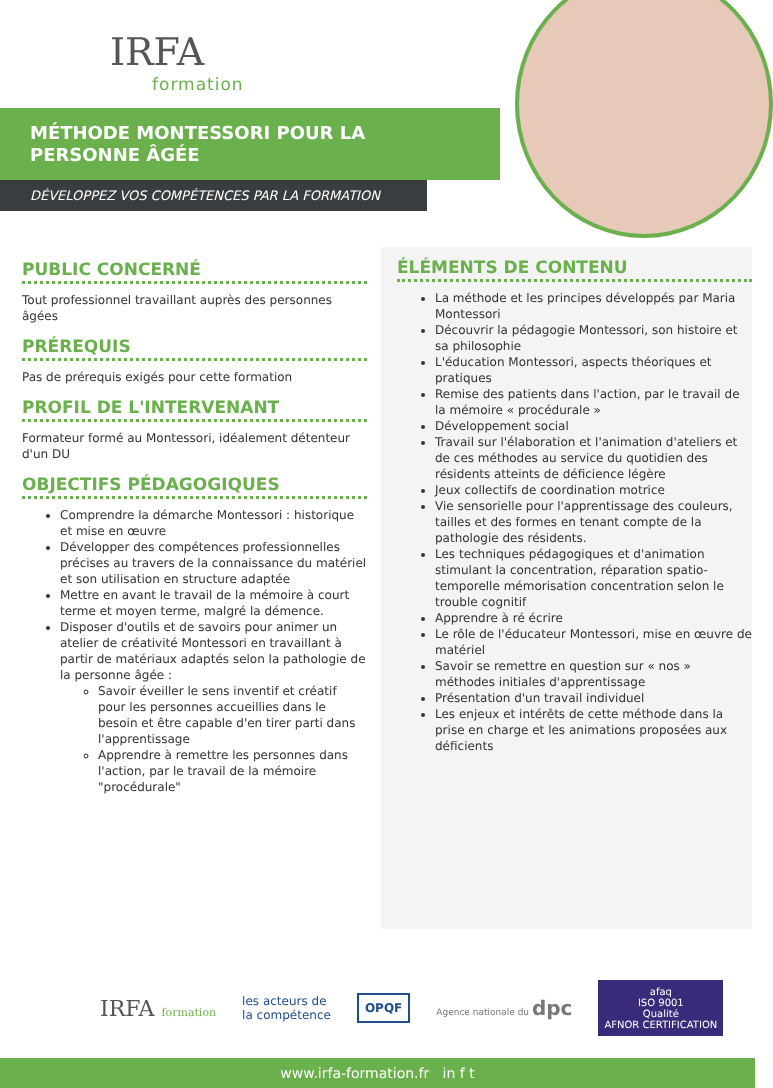IRFA
formation
MÉTHODE MONTESSORI POUR LA
PERSONNE ÂGÉE
DÉVELOPPEZ VOS COMPÉTENCES PAR LA FORMATION
PUBLIC CONCERNÉ
Tout professionnel travaillant auprès des personnes âgées
PRÉREQUIS
Pas de prérequis exigés pour cette formation
PROFIL DE L'INTERVENANT
Formateur formé au Montessori, idéalement détenteur d'un DU
OBJECTIFS PÉDAGOGIQUES
Comprendre la démarche Montessori : historique et mise en œuvre
Développer des compétences professionnelles précises au travers de la connaissance du matériel et son utilisation en structure adaptée
Mettre en avant le travail de la mémoire à court terme et moyen terme, malgré la démence.
Disposer d'outils et de savoirs pour animer un atelier de créativité Montessori en travaillant à partir de matériaux adaptés selon la pathologie de la personne âgée :
Savoir éveiller le sens inventif et créatif pour les personnes accueillies dans le besoin et être capable d'en tirer parti dans l'apprentissage
Apprendre à remettre les personnes dans l'action, par le travail de la mémoire "procédurale"
ÉLÉMENTS DE CONTENU
La méthode et les principes développés par Maria Montessori
Découvrir la pédagogie Montessori, son histoire et sa philosophie
L'éducation Montessori, aspects théoriques et pratiques
Remise des patients dans l'action, par le travail de la mémoire « procédurale »
Développement social
Travail sur l'élaboration et l'animation d'ateliers et de ces méthodes au service du quotidien des résidents atteints de déficience légère
Jeux collectifs de coordination motrice
Vie sensorielle pour l'apprentissage des couleurs, tailles et des formes en tenant compte de la pathologie des résidents.
Les techniques pédagogiques et d'animation stimulant la concentration, réparation spatio-temporelle mémorisation concentration selon le trouble cognitif
Apprendre à ré écrire
Le rôle de l'éducateur Montessori, mise en œuvre de matériel
Savoir se remettre en question sur « nos » méthodes initiales d'apprentissage
Présentation d'un travail individuel
Les enjeux et intérêts de cette méthode dans la prise en charge et les animations proposées aux déficients
IRFA formation les acteurs de
la compétence OPQF Agence nationale du dpc afaq
ISO 9001
Qualité
AFNOR CERTIFICATION
www.irfa-formation.fr in f t